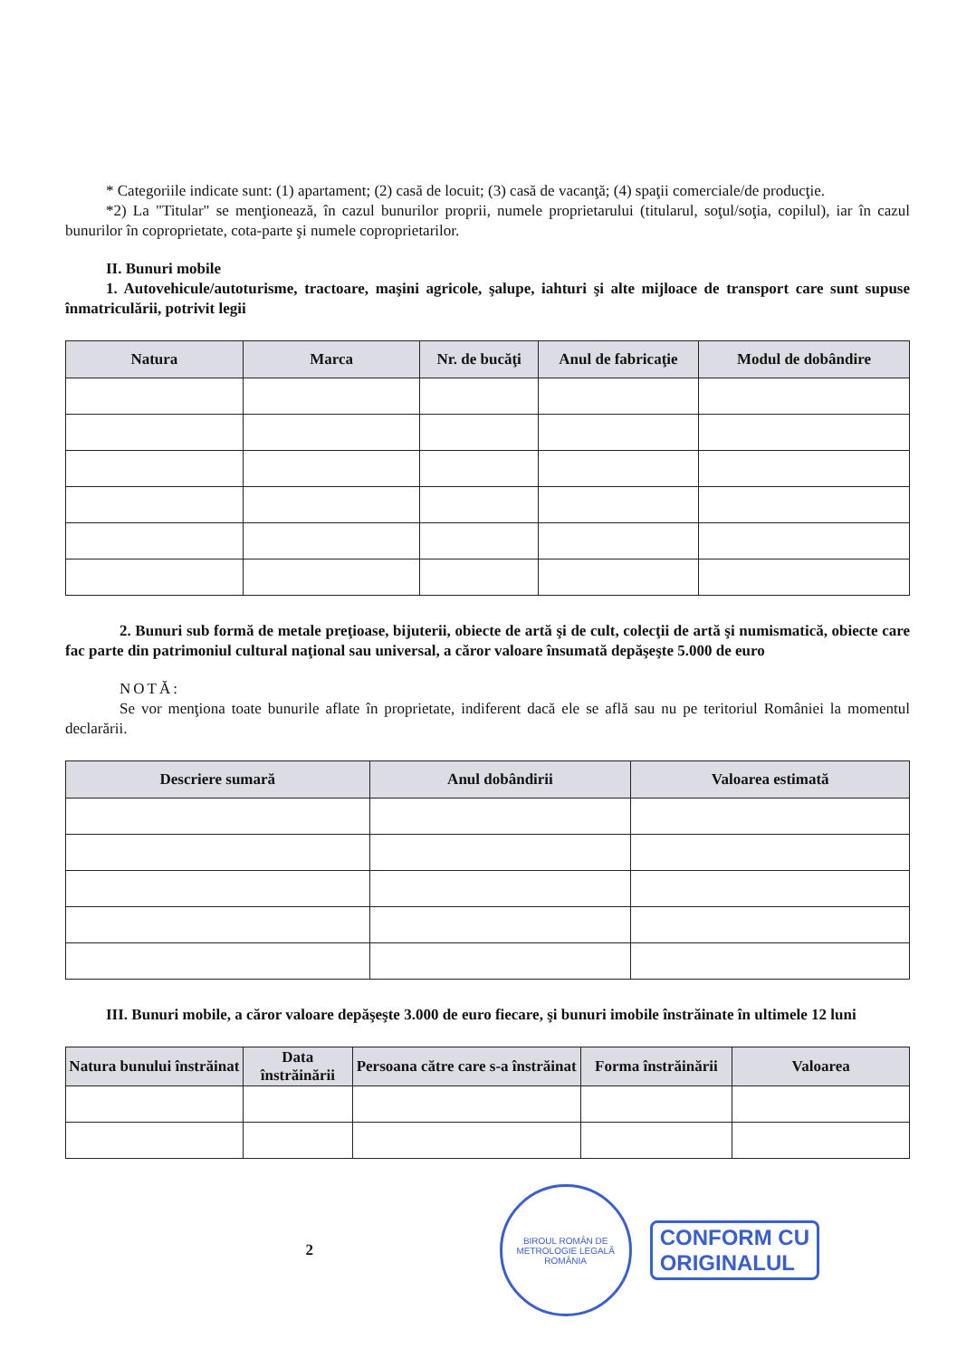* Categoriile indicate sunt: (1) apartament; (2) casă de locuit; (3) casă de vacanţă; (4) spaţii comerciale/de producţie.
*2) La "Titular" se menţionează, în cazul bunurilor proprii, numele proprietarului (titularul, soţul/soţia, copilul), iar în cazul bunurilor în coproprietate, cota-parte şi numele coproprietarilor.
II. Bunuri mobile
1. Autovehicule/autoturisme, tractoare, maşini agricole, şalupe, iahturi şi alte mijloace de transport care sunt supuse înmatriculării, potrivit legii
| Natura | Marca | Nr. de bucăţi | Anul de fabricaţie | Modul de dobândire |
| --- | --- | --- | --- | --- |
2. Bunuri sub formă de metale preţioase, bijuterii, obiecte de artă şi de cult, colecţii de artă şi numismatică, obiecte care fac parte din patrimoniul cultural naţional sau universal, a căror valoare însumată depăşeşte 5.000 de euro
NOTĂ:
Se vor menţiona toate bunurile aflate în proprietate, indiferent dacă ele se află sau nu pe teritoriul României la momentul declarării.
| Descriere sumară | Anul dobândirii | Valoarea estimată |
| --- | --- | --- |
III. Bunuri mobile, a căror valoare depăşeşte 3.000 de euro fiecare, şi bunuri imobile înstrăinate în ultimele 12 luni
| Natura bunului înstrăinat | Data înstrăinării | Persoana către care s-a înstrăinat | Forma înstrăinării | Valoarea |
| --- | --- | --- | --- | --- |
2
BIROUL ROMÂN DE METROLOGIE LEGALĂ
ROMÂNIA
CONFORM CU
ORIGINALUL